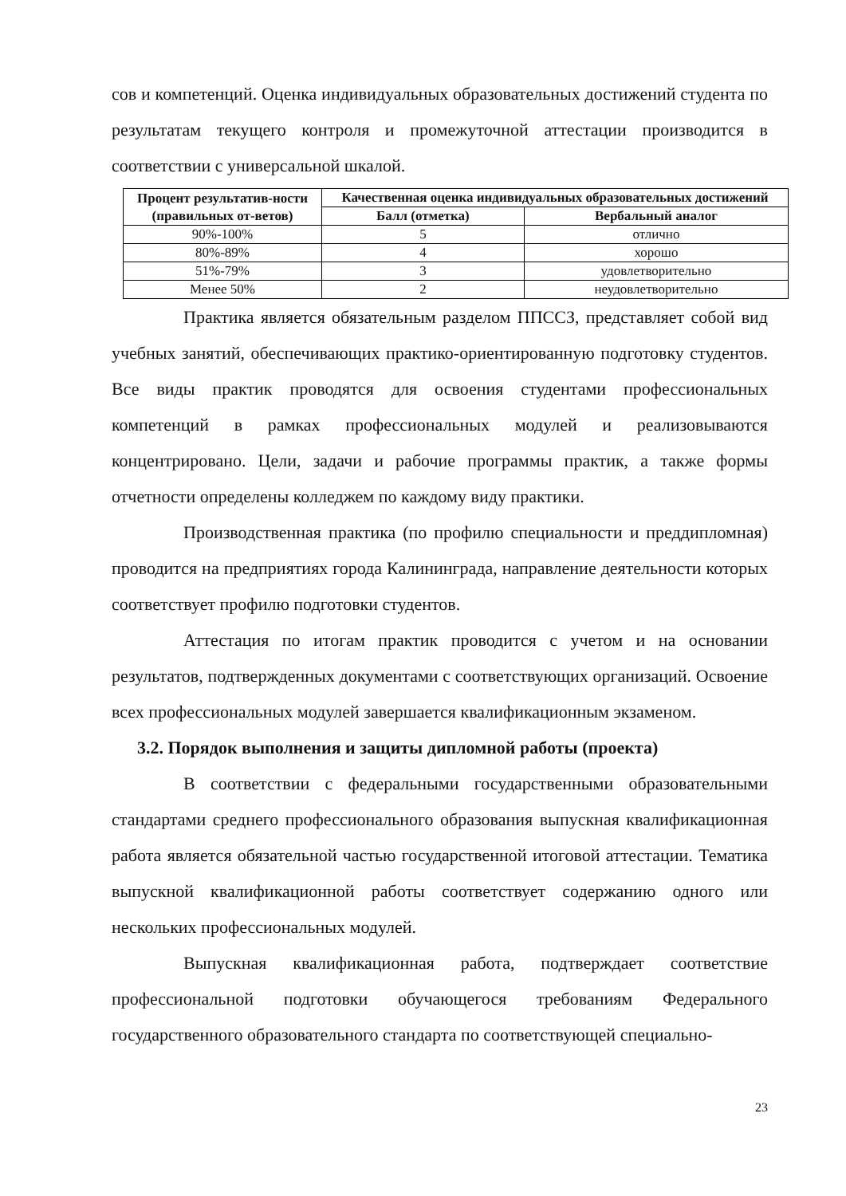сов и компетенций. Оценка индивидуальных образовательных достижений студента по результатам текущего контроля и промежуточной аттестации производится в соответствии с универсальной шкалой.
| Процент результатив-ности (правильных от-ветов) | Качественная оценка индивидуальных образовательных достижений | |
| --- | --- | --- |
| | Балл (отметка) | Вербальный аналог |
| 90%-100% | 5 | отлично |
| 80%-89% | 4 | хорошо |
| 51%-79% | 3 | удовлетворительно |
| Менее 50% | 2 | неудовлетворительно |
Практика является обязательным разделом ППССЗ, представляет собой вид учебных занятий, обеспечивающих практико-ориентированную подготовку студентов. Все виды практик проводятся для освоения студентами профессиональных компетенций в рамках профессиональных модулей и реализовываются концентрировано. Цели, задачи и рабочие программы практик, а также формы отчетности определены колледжем по каждому виду практики.
Производственная практика (по профилю специальности и преддипломная) проводится на предприятиях города Калининграда, направление деятельности которых соответствует профилю подготовки студентов.
Аттестация по итогам практик проводится с учетом и на основании результатов, подтвержденных документами с соответствующих организаций. Освоение всех профессиональных модулей завершается квалификационным экзаменом.
3.2. Порядок выполнения и защиты дипломной работы (проекта)
В соответствии с федеральными государственными образовательными стандартами среднего профессионального образования выпускная квалификационная работа является обязательной частью государственной итоговой аттестации. Тематика выпускной квалификационной работы соответствует содержанию одного или нескольких профессиональных модулей.
Выпускная квалификационная работа, подтверждает соответствие профессиональной подготовки обучающегося требованиям Федерального государственного образовательного стандарта по соответствующей специально-
23